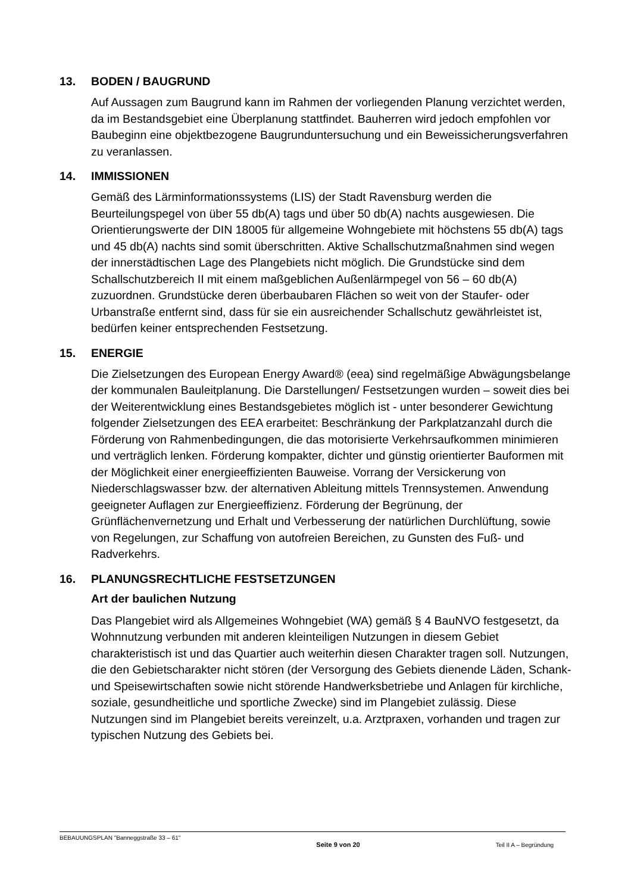13. BODEN / BAUGRUND
Auf Aussagen zum Baugrund kann im Rahmen der vorliegenden Planung verzichtet werden, da im Bestandsgebiet eine Überplanung stattfindet. Bauherren wird jedoch empfohlen vor Baubeginn eine objektbezogene Baugrunduntersuchung und ein Beweissicherungsverfahren zu veranlassen.
14. IMMISSIONEN
Gemäß des Lärminformationssystems (LIS) der Stadt Ravensburg werden die Beurteilungspegel von über 55 db(A) tags und über 50 db(A) nachts ausgewiesen. Die Orientierungswerte der DIN 18005 für allgemeine Wohngebiete mit höchstens 55 db(A) tags und 45 db(A) nachts sind somit überschritten. Aktive Schallschutzmaßnahmen sind wegen der innerstädtischen Lage des Plangebiets nicht möglich. Die Grundstücke sind dem Schallschutzbereich II mit einem maßgeblichen Außenlärmpegel von 56 – 60 db(A) zuzuordnen. Grundstücke deren überbaubaren Flächen so weit von der Staufer- oder Urbanstraße entfernt sind, dass für sie ein ausreichender Schallschutz gewährleistet ist, bedürfen keiner entsprechenden Festsetzung.
15. ENERGIE
Die Zielsetzungen des European Energy Award® (eea) sind regelmäßige Abwägungsbelange der kommunalen Bauleitplanung. Die Darstellungen/ Festsetzungen wurden – soweit dies bei der Weiterentwicklung eines Bestandsgebietes möglich ist - unter besonderer Gewichtung folgender Zielsetzungen des EEA erarbeitet: Beschränkung der Parkplatzanzahl durch die Förderung von Rahmenbedingungen, die das motorisierte Verkehrsaufkommen minimieren und verträglich lenken. Förderung kompakter, dichter und günstig orientierter Bauformen mit der Möglichkeit einer energieeffizienten Bauweise. Vorrang der Versickerung von Niederschlagswasser bzw. der alternativen Ableitung mittels Trennsystemen. Anwendung geeigneter Auflagen zur Energieeffizienz. Förderung der Begrünung, der Grünflächenvernetzung und Erhalt und Verbesserung der natürlichen Durchlüftung, sowie von Regelungen, zur Schaffung von autofreien Bereichen, zu Gunsten des Fuß- und Radverkehrs.
16. PLANUNGSRECHTLICHE FESTSETZUNGEN
Art der baulichen Nutzung
Das Plangebiet wird als Allgemeines Wohngebiet (WA) gemäß § 4 BauNVO festgesetzt, da Wohnnutzung verbunden mit anderen kleinteiligen Nutzungen in diesem Gebiet charakteristisch ist und das Quartier auch weiterhin diesen Charakter tragen soll. Nutzungen, die den Gebietscharakter nicht stören (der Versorgung des Gebiets dienende Läden, Schank- und Speisewirtschaften sowie nicht störende Handwerksbetriebe und Anlagen für kirchliche, soziale, gesundheitliche und sportliche Zwecke) sind im Plangebiet zulässig. Diese Nutzungen sind im Plangebiet bereits vereinzelt, u.a. Arztpraxen, vorhanden und tragen zur typischen Nutzung des Gebiets bei.
BEBAUUNGSPLAN "Banneggstraße 33 – 61" Seite 9 von 20 Teil II A – Begründung